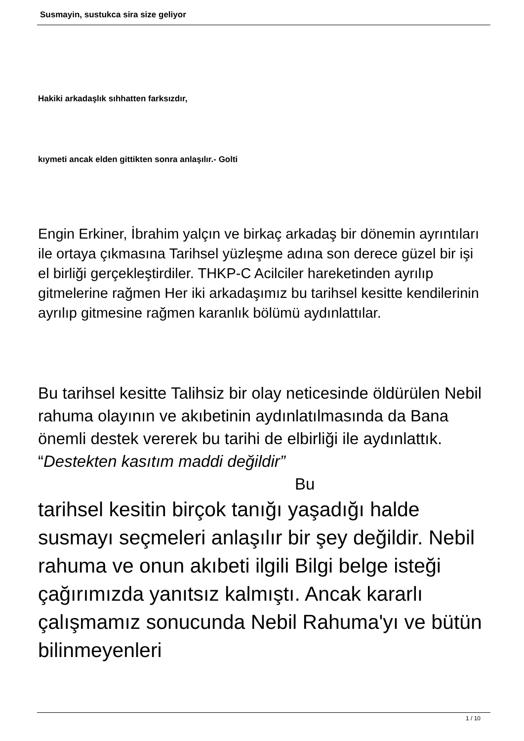Susmayin, sustukca sira size geliyor
Hakiki arkadaşlık sıhhatten farksızdır,
kıymeti ancak elden gittikten sonra anlaşılır.- Golti
Engin Erkiner, İbrahim yalçın ve birkaç arkadaş bir dönemin ayrıntıları ile ortaya çıkmasına Tarihsel yüzleşme adına son derece güzel bir işi el birliği gerçekleştirdiler. THKP-C Acilciler hareketinden ayrılıp gitmelerine rağmen Her iki arkadaşımız bu tarihsel kesitte kendilerinin ayrılıp gitmesine rağmen karanlık bölümü aydınlattılar.
Bu tarihsel kesitte Talihsiz bir olay neticesinde öldürülen Nebil rahuma olayının ve akıbetinin aydınlatılmasında da Bana önemli destek vererek bu tarihi de elbirliği ile aydınlattık. “Destekten kasıtım maddi değildir” Bu
tarihsel kesitin birçok tanığı yaşadığı halde susmayı seçmeleri anlaşılır bir şey değildir. Nebil rahuma ve onun akıbeti ilgili Bilgi belge isteği çağırımızda yanıtsız kalmıştı. Ancak kararlı çalışmamız sonucunda Nebil Rahuma'yı ve bütün bilinmeyenleri
1 / 10